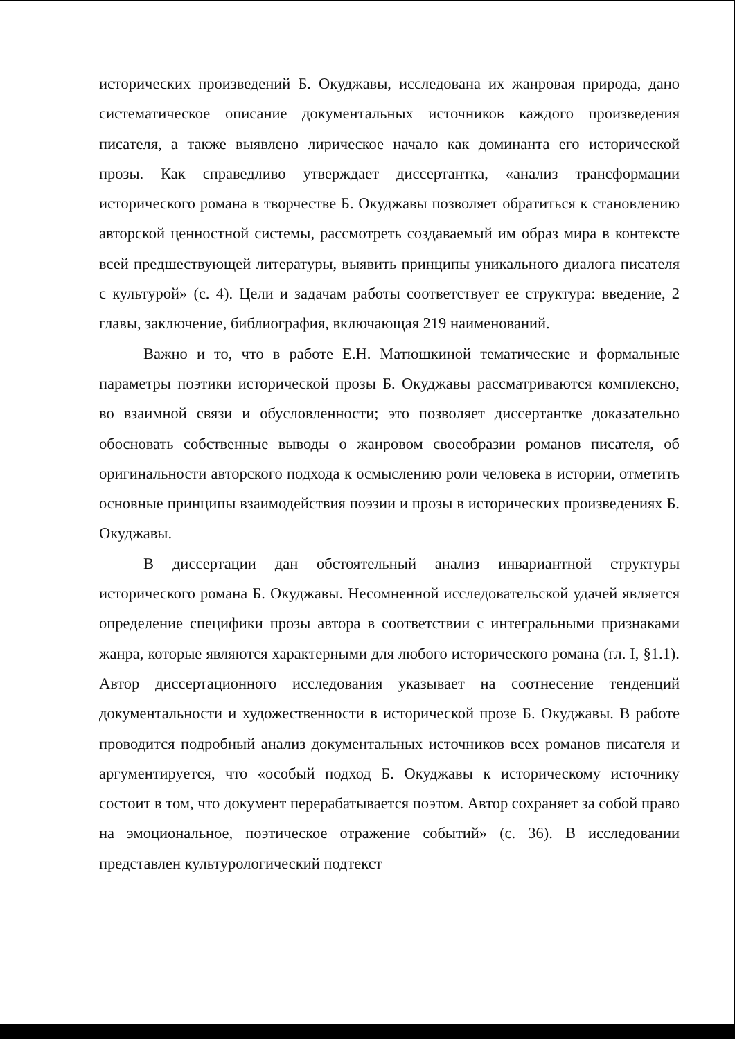исторических произведений Б. Окуджавы, исследована их жанровая природа, дано систематическое описание документальных источников каждого произведения писателя, а также выявлено лирическое начало как доминанта его исторической прозы. Как справедливо утверждает диссертантка, «анализ трансформации исторического романа в творчестве Б. Окуджавы позволяет обратиться к становлению авторской ценностной системы, рассмотреть создаваемый им образ мира в контексте всей предшествующей литературы, выявить принципы уникального диалога писателя с культурой» (с. 4). Цели и задачам работы соответствует ее структура: введение, 2 главы, заключение, библиография, включающая 219 наименований.
Важно и то, что в работе Е.Н. Матюшкиной тематические и формальные параметры поэтики исторической прозы Б. Окуджавы рассматриваются комплексно, во взаимной связи и обусловленности; это позволяет диссертантке доказательно обосновать собственные выводы о жанровом своеобразии романов писателя, об оригинальности авторского подхода к осмыслению роли человека в истории, отметить основные принципы взаимодействия поэзии и прозы в исторических произведениях Б. Окуджавы.
В диссертации дан обстоятельный анализ инвариантной структуры исторического романа Б. Окуджавы. Несомненной исследовательской удачей является определение специфики прозы автора в соответствии с интегральными признаками жанра, которые являются характерными для любого исторического романа (гл. I, §1.1). Автор диссертационного исследования указывает на соотнесение тенденций документальности и художественности в исторической прозе Б. Окуджавы. В работе проводится подробный анализ документальных источников всех романов писателя и аргументируется, что «особый подход Б. Окуджавы к историческому источнику состоит в том, что документ перерабатывается поэтом. Автор сохраняет за собой право на эмоциональное, поэтическое отражение событий» (с. 36). В исследовании представлен культурологический подтекст